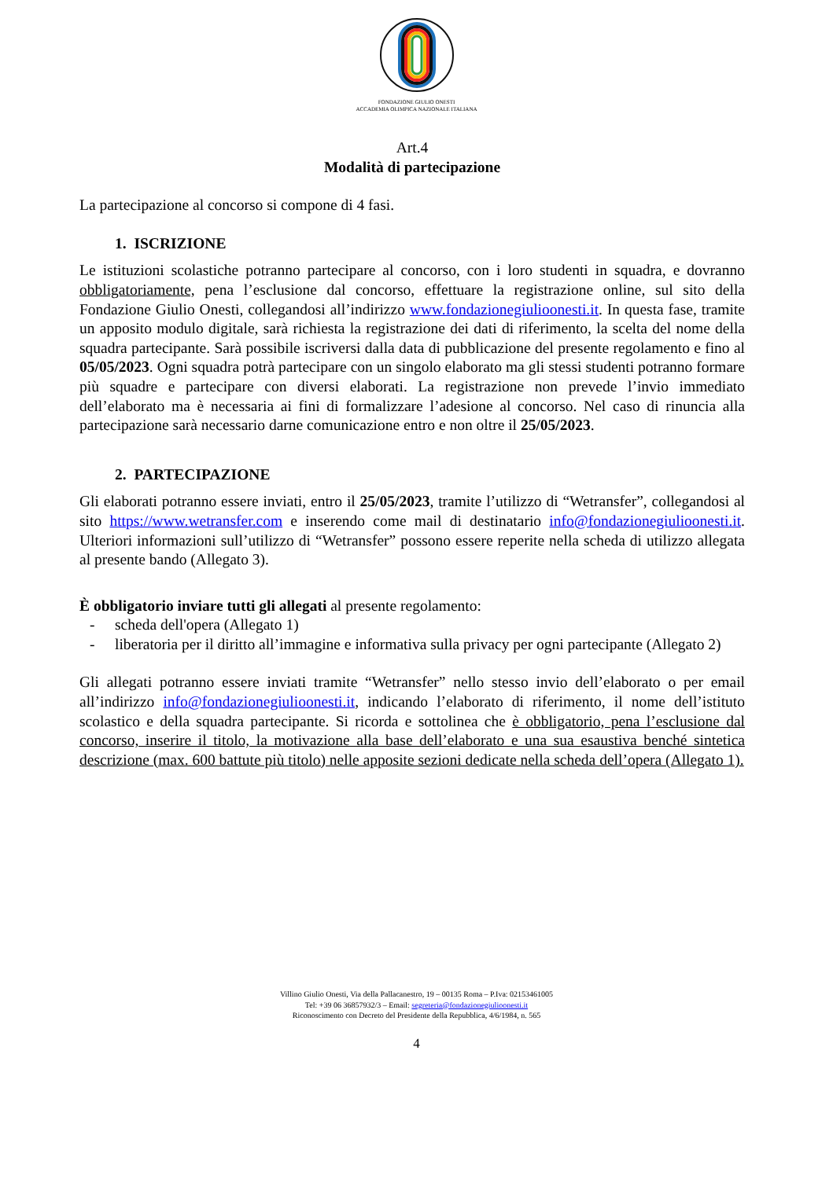FONDAZIONE GIULIO ONESTI
ACCADEMIA OLIMPICA NAZIONALE ITALIANA
Art.4
Modalità di partecipazione
La partecipazione al concorso si compone di 4 fasi.
1. ISCRIZIONE
Le istituzioni scolastiche potranno partecipare al concorso, con i loro studenti in squadra, e dovranno obbligatoriamente, pena l’esclusione dal concorso, effettuare la registrazione online, sul sito della Fondazione Giulio Onesti, collegandosi all’indirizzo www.fondazionegiulioonesti.it. In questa fase, tramite un apposito modulo digitale, sarà richiesta la registrazione dei dati di riferimento, la scelta del nome della squadra partecipante. Sarà possibile iscriversi dalla data di pubblicazione del presente regolamento e fino al 05/05/2023. Ogni squadra potrà partecipare con un singolo elaborato ma gli stessi studenti potranno formare più squadre e partecipare con diversi elaborati. La registrazione non prevede l’invio immediato dell’elaborato ma è necessaria ai fini di formalizzare l’adesione al concorso. Nel caso di rinuncia alla partecipazione sarà necessario darne comunicazione entro e non oltre il 25/05/2023.
2. PARTECIPAZIONE
Gli elaborati potranno essere inviati, entro il 25/05/2023, tramite l’utilizzo di “Wetransfer”, collegandosi al sito https://www.wetransfer.com e inserendo come mail di destinatario info@fondazionegiulioonesti.it. Ulteriori informazioni sull’utilizzo di “Wetransfer” possono essere reperite nella scheda di utilizzo allegata al presente bando (Allegato 3).
È obbligatorio inviare tutti gli allegati al presente regolamento:
- scheda dell'opera (Allegato 1)
- liberatoria per il diritto all’immagine e informativa sulla privacy per ogni partecipante (Allegato 2)
Gli allegati potranno essere inviati tramite “Wetransfer” nello stesso invio dell’elaborato o per email all’indirizzo info@fondazionegiulioonesti.it, indicando l’elaborato di riferimento, il nome dell’istituto scolastico e della squadra partecipante. Si ricorda e sottolinea che è obbligatorio, pena l’esclusione dal concorso, inserire il titolo, la motivazione alla base dell’elaborato e una sua esaustiva benché sintetica descrizione (max. 600 battute più titolo) nelle apposite sezioni dedicate nella scheda dell’opera (Allegato 1).
Villino Giulio Onesti, Via della Pallacanestro, 19 – 00135 Roma – P.Iva: 02153461005
Tel: +39 06 36857932/3 – Email: segreteria@fondazionegiulioonesti.it
Riconoscimento con Decreto del Presidente della Repubblica, 4/6/1984, n. 565
4